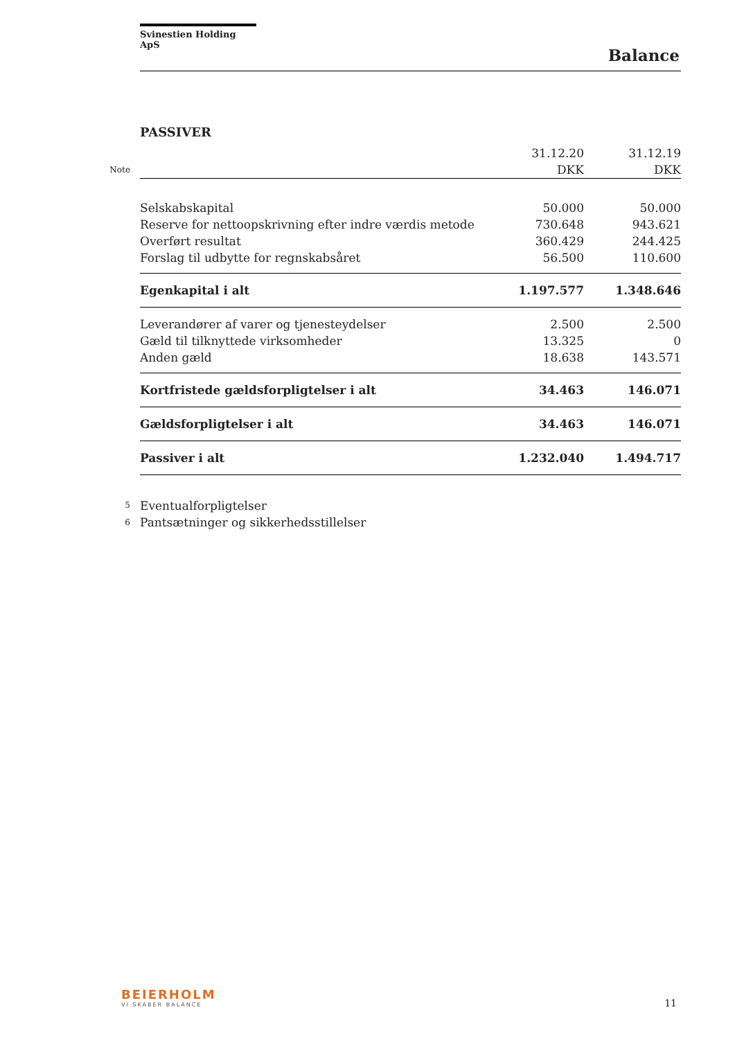Svinestien Holding ApS
Balance
PASSIVER
| | | 31.12.20 | 31.12.19 |
| Note | | DKK | DKK |
| | Selskabskapital | 50.000 | 50.000 |
| | Reserve for nettoopskrivning efter indre værdis metode | 730.648 | 943.621 |
| | Overført resultat | 360.429 | 244.425 |
| | Forslag til udbytte for regnskabsåret | 56.500 | 110.600 |
| | Egenkapital i alt | 1.197.577 | 1.348.646 |
| | Leverandører af varer og tjenesteydelser | 2.500 | 2.500 |
| | Gæld til tilknyttede virksomheder | 13.325 | 0 |
| | Anden gæld | 18.638 | 143.571 |
| | Kortfristede gældsforpligtelser i alt | 34.463 | 146.071 |
| | Gældsforpligtelser i alt | 34.463 | 146.071 |
| | Passiver i alt | 1.232.040 | 1.494.717 |
| 5 | Eventualforpligtelser | | |
| 6 | Pantsætninger og sikkerhedsstillelser | | |
BEIERHOLM
VI SKABER BALANCE
11